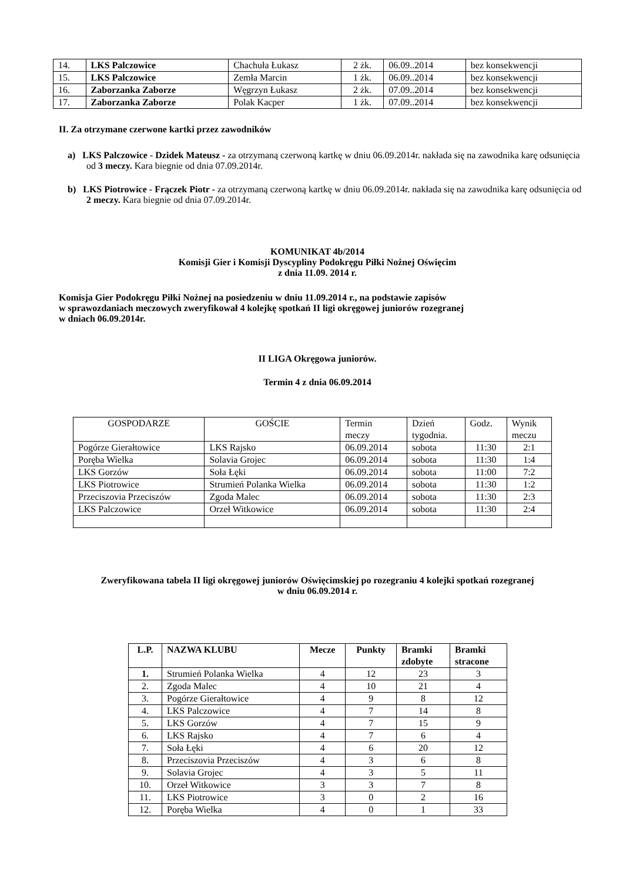| 14. | LKS Palczowice | Chachuła Łukasz | 2 żk. | 06.09..2014 | bez konsekwencji |
| 15. | LKS Palczowice | Zemła Marcin | 1 żk. | 06.09..2014 | bez konsekwencji |
| 16. | Zaborzanka Zaborze | Węgrzyn Łukasz | 2 żk. | 07.09..2014 | bez konsekwencji |
| 17. | Zaborzanka Zaborze | Polak Kacper | 1 żk. | 07.09..2014 | bez konsekwencji |
II. Za otrzymane czerwone kartki przez zawodników
a) LKS Palczowice - Dzidek Mateusz - za otrzymaną czerwoną kartkę w dniu 06.09.2014r. nakłada się na zawodnika karę odsunięcia od 3 meczy. Kara biegnie od dnia 07.09.2014r.
b) LKS Piotrowice - Frączek Piotr - za otrzymaną czerwoną kartkę w dniu 06.09.2014r. nakłada się na zawodnika karę odsunięcia od 2 meczy. Kara biegnie od dnia 07.09.2014r.
KOMUNIKAT 4b/2014
Komisji Gier i Komisji Dyscypliny Podokręgu Piłki Nożnej Oświęcim
z dnia 11.09. 2014 r.
Komisja Gier Podokręgu Piłki Nożnej na posiedzeniu w dniu 11.09.2014 r., na podstawie zapisów
w sprawozdaniach meczowych zweryfikował 4 kolejkę spotkań II ligi okręgowej juniorów rozegranej
w dniach 06.09.2014r.
II LIGA Okręgowa juniorów.
Termin 4 z dnia 06.09.2014
| GOSPODARZE | GOŚCIE | Termin meczy | Dzień tygodnia. | Godz. | Wynik meczu |
| Pogórze Gierałtowice | LKS Rajsko | 06.09.2014 | sobota | 11:30 | 2:1 |
| Poręba Wielka | Solavia Grojec | 06.09.2014 | sobota | 11:30 | 1:4 |
| LKS Gorzów | Soła Łęki | 06.09.2014 | sobota | 11:00 | 7:2 |
| LKS Piotrowice | Strumień Polanka Wielka | 06.09.2014 | sobota | 11:30 | 1:2 |
| Przeciszovia Przeciszów | Zgoda Malec | 06.09.2014 | sobota | 11:30 | 2:3 |
| LKS Palczowice | Orzeł Witkowice | 06.09.2014 | sobota | 11:30 | 2:4 |
Zweryfikowana tabela II ligi okręgowej juniorów Oświęcimskiej po rozegraniu 4 kolejki spotkań rozegranej
w dniu 06.09.2014 r.
| L.P. | NAZWA KLUBU | Mecze | Punkty | Bramki zdobyte | Bramki stracone |
| 1. | Strumień Polanka Wielka | 4 | 12 | 23 | 3 |
| 2. | Zgoda Malec | 4 | 10 | 21 | 4 |
| 3. | Pogórze Gierałtowice | 4 | 9 | 8 | 12 |
| 4. | LKS Palczowice | 4 | 7 | 14 | 8 |
| 5. | LKS Gorzów | 4 | 7 | 15 | 9 |
| 6. | LKS Rajsko | 4 | 7 | 6 | 4 |
| 7. | Soła Łęki | 4 | 6 | 20 | 12 |
| 8. | Przeciszovia Przeciszów | 4 | 3 | 6 | 8 |
| 9. | Solavia Grojec | 4 | 3 | 5 | 11 |
| 10. | Orzeł Witkowice | 3 | 3 | 7 | 8 |
| 11. | LKS Piotrowice | 3 | 0 | 2 | 16 |
| 12. | Poręba Wielka | 4 | 0 | 1 | 33 |